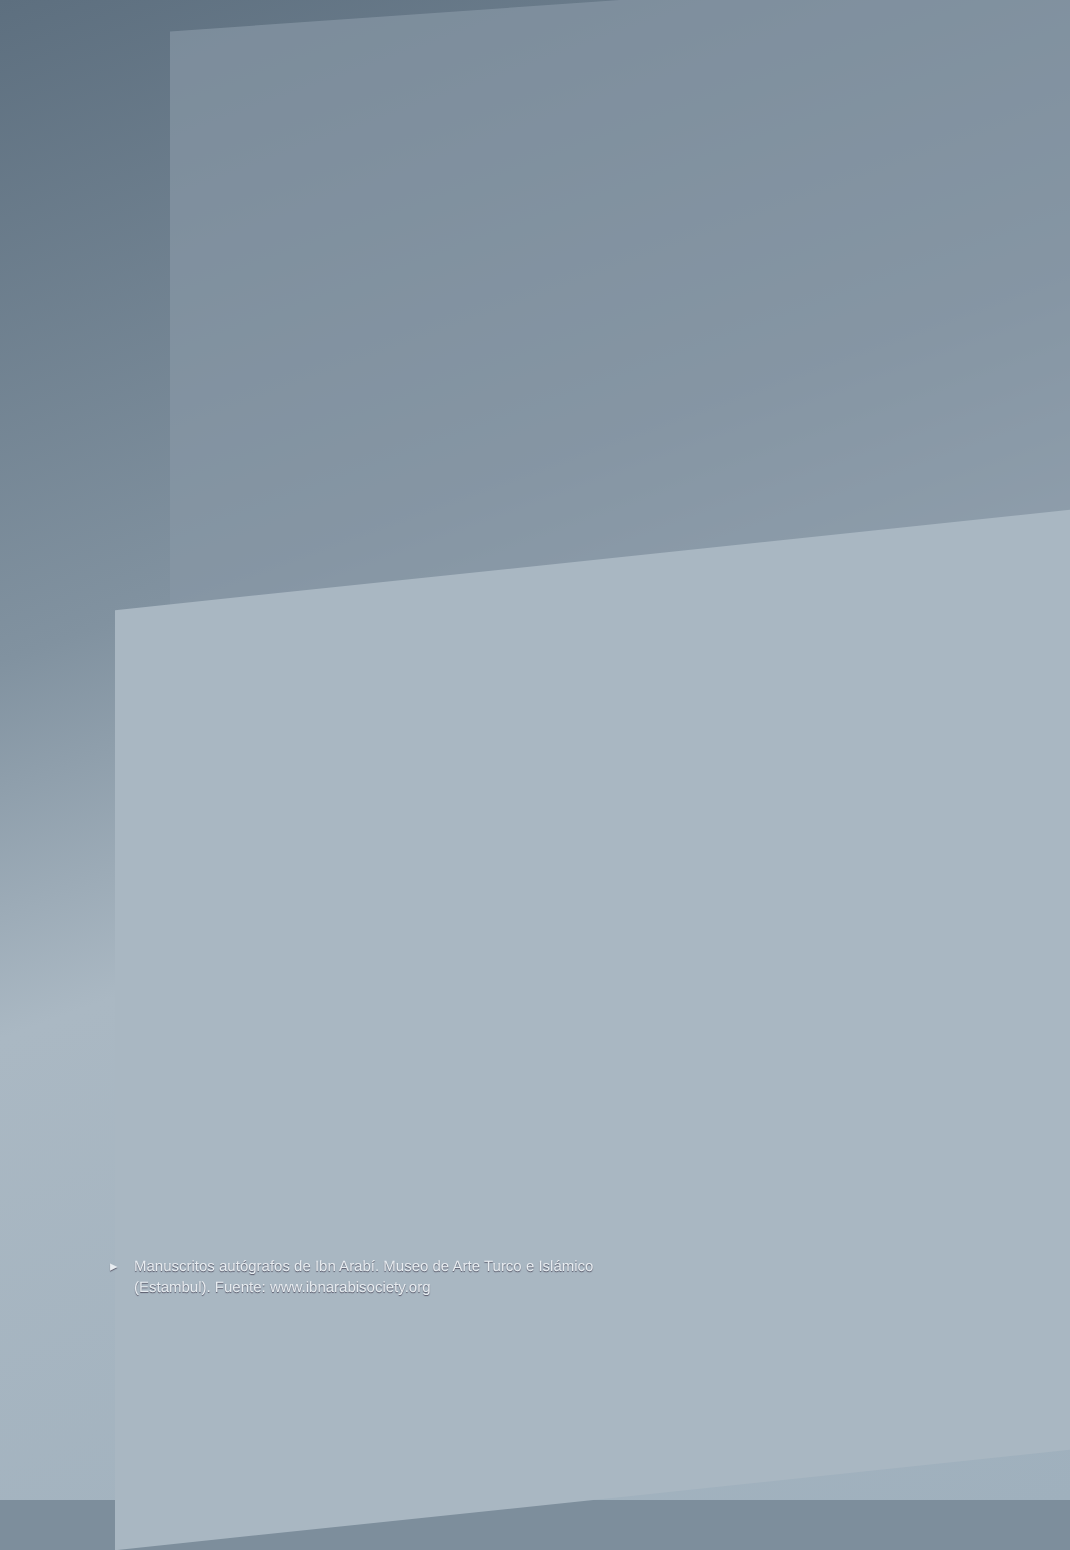▸ Manuscritos autógrafos de Ibn Arabí. Museo de Arte Turco e Islámico (Estambul). Fuente: www.ibnarabisociety.org